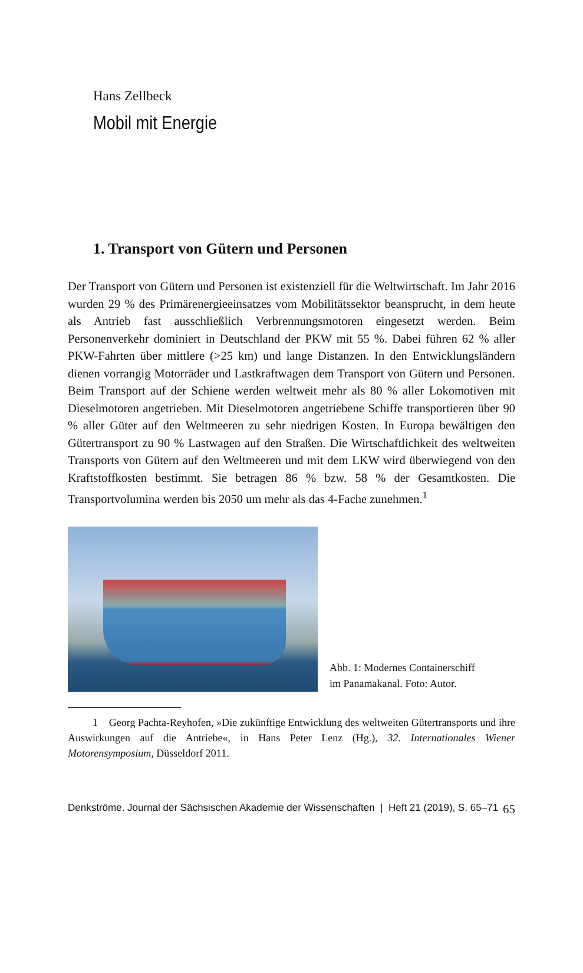Hans Zellbeck
Mobil mit Energie
1. Transport von Gütern und Personen
Der Transport von Gütern und Personen ist existenziell für die Weltwirtschaft. Im Jahr 2016 wurden 29 % des Primärenergieeinsatzes vom Mobilitätssektor beansprucht, in dem heute als Antrieb fast ausschließlich Verbrennungsmotoren eingesetzt werden. Beim Personenverkehr dominiert in Deutschland der PKW mit 55 %. Dabei führen 62 % aller PKW-Fahrten über mittlere (>25 km) und lange Distanzen. In den Entwicklungsländern dienen vorrangig Motorräder und Lastkraftwagen dem Transport von Gütern und Personen. Beim Transport auf der Schiene werden weltweit mehr als 80 % aller Lokomotiven mit Dieselmotoren angetrieben. Mit Dieselmotoren angetriebene Schiffe transportieren über 90 % aller Güter auf den Weltmeeren zu sehr niedrigen Kosten. In Europa bewältigen den Gütertransport zu 90 % Lastwagen auf den Straßen. Die Wirtschaftlichkeit des weltweiten Transports von Gütern auf den Weltmeeren und mit dem LKW wird überwiegend von den Kraftstoffkosten bestimmt. Sie betragen 86 % bzw. 58 % der Gesamtkosten. Die Transportvolumina werden bis 2050 um mehr als das 4-Fache zunehmen.<sup>1</sup>
Abb. 1: Modernes Containerschiff
im Panamakanal. Foto: Autor.
1 Georg Pachta-Reyhofen, »Die zukünftige Entwicklung des weltweiten Gütertransports und ihre Auswirkungen auf die Antriebe«, in Hans Peter Lenz (Hg.), 32. Internationales Wiener Motorensymposium, Düsseldorf 2011.
Denkströme. Journal der Sächsischen Akademie der Wissenschaften | Heft 21 (2019), S. 65–71 65